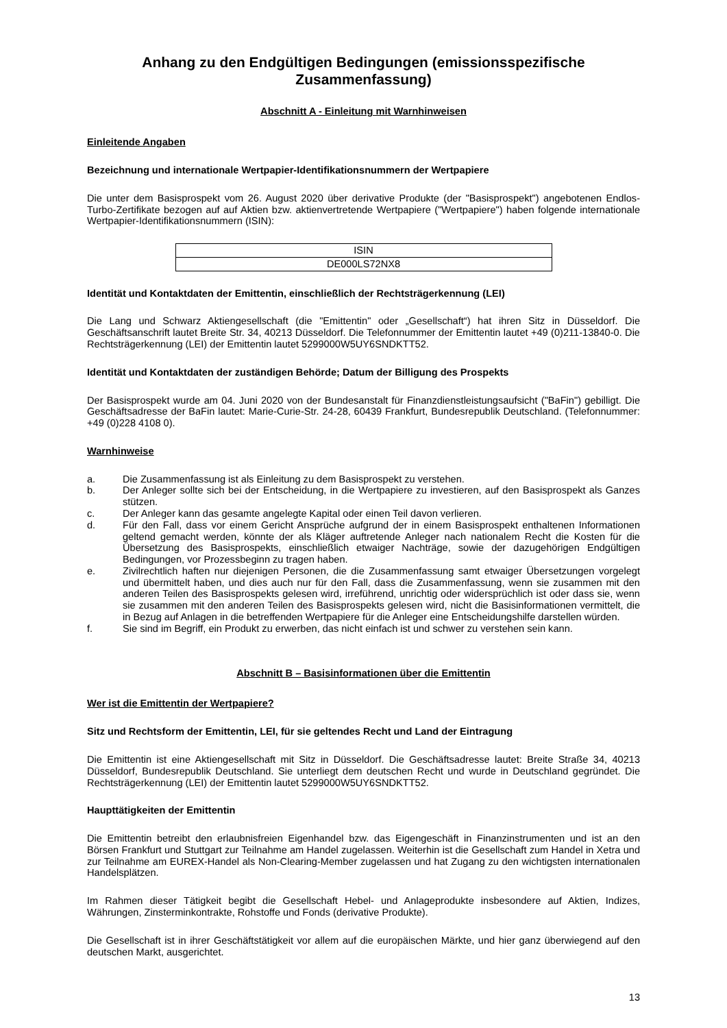Anhang zu den Endgültigen Bedingungen (emissionsspezifische Zusammenfassung)
Abschnitt A - Einleitung mit Warnhinweisen
Einleitende Angaben
Bezeichnung und internationale Wertpapier-Identifikationsnummern der Wertpapiere
Die unter dem Basisprospekt vom 26. August 2020 über derivative Produkte (der "Basisprospekt") angebotenen Endlos-Turbo-Zertifikate bezogen auf auf Aktien bzw. aktienvertretende Wertpapiere ("Wertpapiere") haben folgende internationale Wertpapier-Identifikationsnummern (ISIN):
| ISIN |
| DE000LS72NX8 |
Identität und Kontaktdaten der Emittentin, einschließlich der Rechtsträgerkennung (LEI)
Die Lang und Schwarz Aktiengesellschaft (die "Emittentin" oder „Gesellschaft“) hat ihren Sitz in Düsseldorf. Die Geschäftsanschrift lautet Breite Str. 34, 40213 Düsseldorf. Die Telefonnummer der Emittentin lautet +49 (0)211-13840-0. Die Rechtsträgerkennung (LEI) der Emittentin lautet 5299000W5UY6SNDKTT52.
Identität und Kontaktdaten der zuständigen Behörde; Datum der Billigung des Prospekts
Der Basisprospekt wurde am 04. Juni 2020 von der Bundesanstalt für Finanzdienstleistungsaufsicht ("BaFin") gebilligt. Die Geschäftsadresse der BaFin lautet: Marie-Curie-Str. 24-28, 60439 Frankfurt, Bundesrepublik Deutschland. (Telefonnummer: +49 (0)228 4108 0).
Warnhinweise
a. Die Zusammenfassung ist als Einleitung zu dem Basisprospekt zu verstehen.
b. Der Anleger sollte sich bei der Entscheidung, in die Wertpapiere zu investieren, auf den Basisprospekt als Ganzes stützen.
c. Der Anleger kann das gesamte angelegte Kapital oder einen Teil davon verlieren.
d. Für den Fall, dass vor einem Gericht Ansprüche aufgrund der in einem Basisprospekt enthaltenen Informationen geltend gemacht werden, könnte der als Kläger auftretende Anleger nach nationalem Recht die Kosten für die Übersetzung des Basisprospekts, einschließlich etwaiger Nachträge, sowie der dazugehörigen Endgültigen Bedingungen, vor Prozessbeginn zu tragen haben.
e. Zivilrechtlich haften nur diejenigen Personen, die die Zusammenfassung samt etwaiger Übersetzungen vorgelegt und übermittelt haben, und dies auch nur für den Fall, dass die Zusammenfassung, wenn sie zusammen mit den anderen Teilen des Basisprospekts gelesen wird, irreführend, unrichtig oder widersprüchlich ist oder dass sie, wenn sie zusammen mit den anderen Teilen des Basisprospekts gelesen wird, nicht die Basisinformationen vermittelt, die in Bezug auf Anlagen in die betreffenden Wertpapiere für die Anleger eine Entscheidungshilfe darstellen würden.
f. Sie sind im Begriff, ein Produkt zu erwerben, das nicht einfach ist und schwer zu verstehen sein kann.
Abschnitt B – Basisinformationen über die Emittentin
Wer ist die Emittentin der Wertpapiere?
Sitz und Rechtsform der Emittentin, LEI, für sie geltendes Recht und Land der Eintragung
Die Emittentin ist eine Aktiengesellschaft mit Sitz in Düsseldorf. Die Geschäftsadresse lautet: Breite Straße 34, 40213 Düsseldorf, Bundesrepublik Deutschland. Sie unterliegt dem deutschen Recht und wurde in Deutschland gegründet. Die Rechtsträgerkennung (LEI) der Emittentin lautet 5299000W5UY6SNDKTT52.
Haupttätigkeiten der Emittentin
Die Emittentin betreibt den erlaubnisfreien Eigenhandel bzw. das Eigengeschäft in Finanzinstrumenten und ist an den Börsen Frankfurt und Stuttgart zur Teilnahme am Handel zugelassen. Weiterhin ist die Gesellschaft zum Handel in Xetra und zur Teilnahme am EUREX-Handel als Non-Clearing-Member zugelassen und hat Zugang zu den wichtigsten internationalen Handelsplätzen.
Im Rahmen dieser Tätigkeit begibt die Gesellschaft Hebel- und Anlageprodukte insbesondere auf Aktien, Indizes, Währungen, Zinsterminkontrakte, Rohstoffe und Fonds (derivative Produkte).
Die Gesellschaft ist in ihrer Geschäftstätigkeit vor allem auf die europäischen Märkte, und hier ganz überwiegend auf den deutschen Markt, ausgerichtet.
13